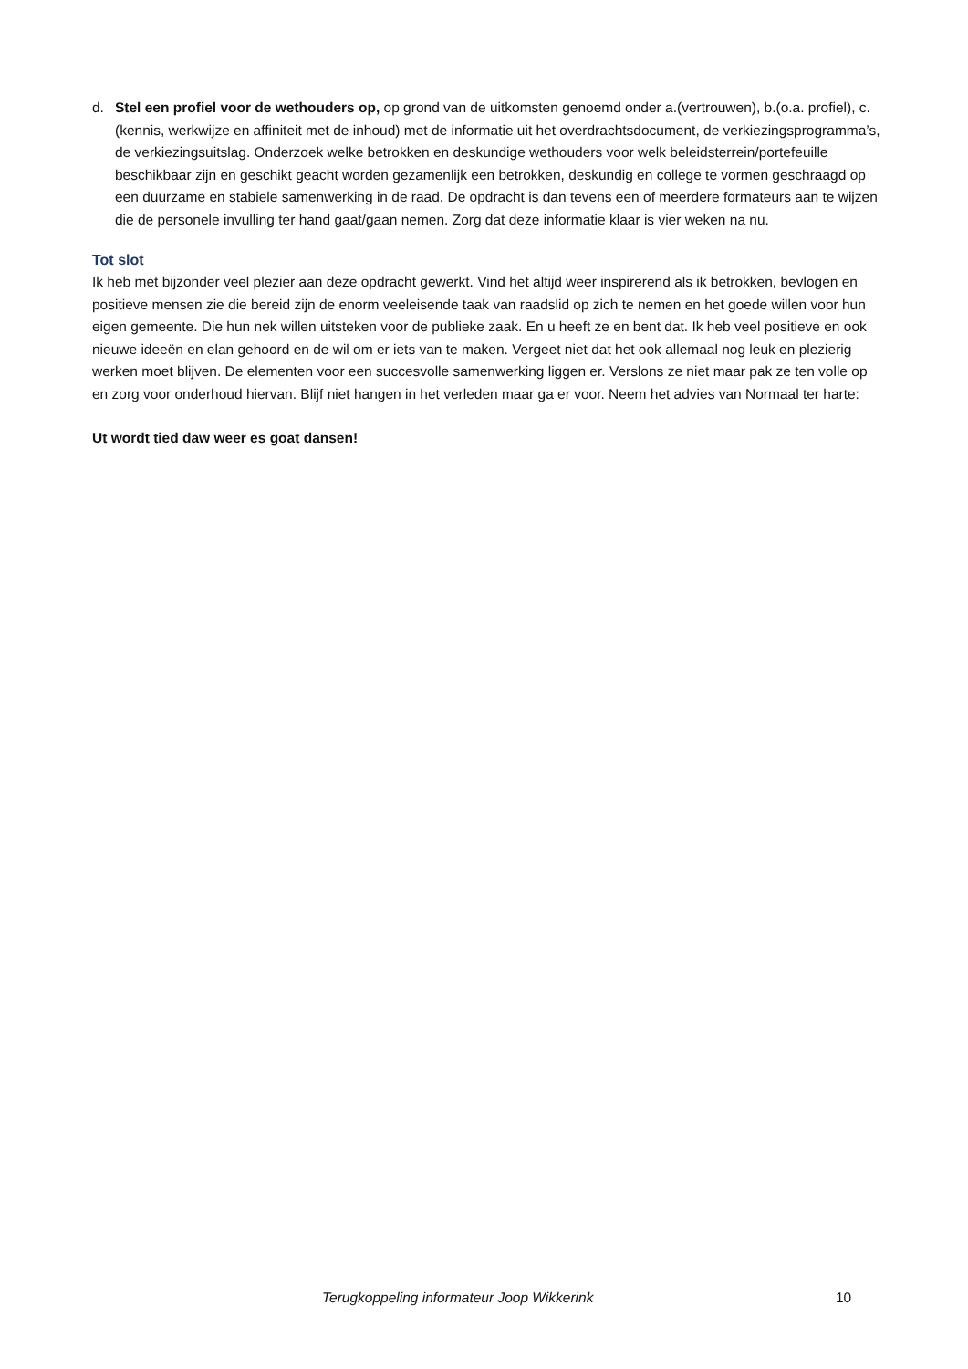d. Stel een profiel voor de wethouders op, op grond van de uitkomsten genoemd onder a.(vertrouwen), b.(o.a. profiel), c.(kennis, werkwijze en affiniteit met de inhoud) met de informatie uit het overdrachtsdocument, de verkiezingsprogramma’s, de verkiezingsuitslag. Onderzoek welke betrokken en deskundige wethouders voor welk beleidsterrein/portefeuille beschikbaar zijn en geschikt geacht worden gezamenlijk een betrokken, deskundig en college te vormen geschraagd op een duurzame en stabiele samenwerking in de raad. De opdracht is dan tevens een of meerdere formateurs aan te wijzen die de personele invulling ter hand gaat/gaan nemen. Zorg dat deze informatie klaar is vier weken na nu.
Tot slot
Ik heb met bijzonder veel plezier aan deze opdracht gewerkt. Vind het altijd weer inspirerend als ik betrokken, bevlogen en positieve mensen zie die bereid zijn de enorm veeleisende taak van raadslid op zich te nemen en het goede willen voor hun eigen gemeente. Die hun nek willen uitsteken voor de publieke zaak. En u heeft ze en bent dat. Ik heb veel positieve en ook nieuwe ideeën en elan gehoord en de wil om er iets van te maken. Vergeet niet dat het ook allemaal nog leuk en plezierig werken moet blijven. De elementen voor een succesvolle samenwerking liggen er. Verslons ze niet maar pak ze ten volle op en zorg voor onderhoud hiervan. Blijf niet hangen in het verleden maar ga er voor. Neem het advies van Normaal ter harte:
Ut wordt tied daw weer es goat dansen!
Terugkoppeling informateur Joop Wikkerink 10